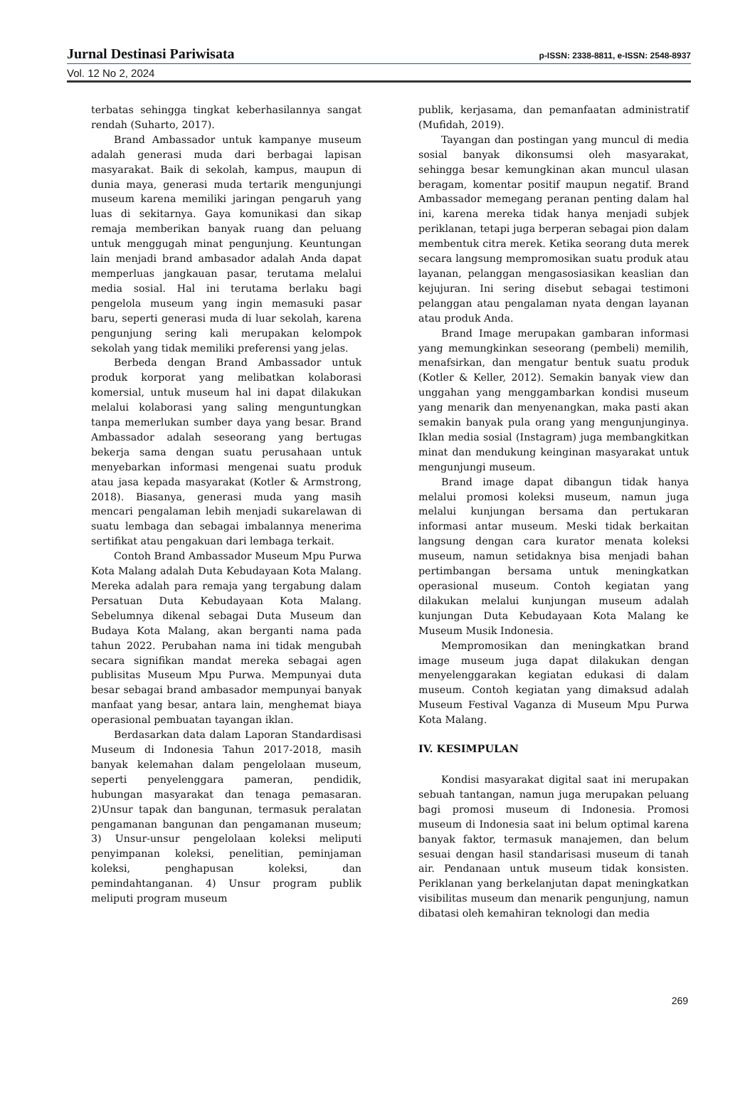Jurnal Destinasi Pariwisata p-ISSN: 2338-8811, e-ISSN: 2548-8937
Vol. 12 No 2, 2024
terbatas sehingga tingkat keberhasilannya sangat rendah (Suharto, 2017).
Brand Ambassador untuk kampanye museum adalah generasi muda dari berbagai lapisan masyarakat. Baik di sekolah, kampus, maupun di dunia maya, generasi muda tertarik mengunjungi museum karena memiliki jaringan pengaruh yang luas di sekitarnya. Gaya komunikasi dan sikap remaja memberikan banyak ruang dan peluang untuk menggugah minat pengunjung. Keuntungan lain menjadi brand ambasador adalah Anda dapat memperluas jangkauan pasar, terutama melalui media sosial. Hal ini terutama berlaku bagi pengelola museum yang ingin memasuki pasar baru, seperti generasi muda di luar sekolah, karena pengunjung sering kali merupakan kelompok sekolah yang tidak memiliki preferensi yang jelas.
Berbeda dengan Brand Ambassador untuk produk korporat yang melibatkan kolaborasi komersial, untuk museum hal ini dapat dilakukan melalui kolaborasi yang saling menguntungkan tanpa memerlukan sumber daya yang besar. Brand Ambassador adalah seseorang yang bertugas bekerja sama dengan suatu perusahaan untuk menyebarkan informasi mengenai suatu produk atau jasa kepada masyarakat (Kotler & Armstrong, 2018). Biasanya, generasi muda yang masih mencari pengalaman lebih menjadi sukarelawan di suatu lembaga dan sebagai imbalannya menerima sertifikat atau pengakuan dari lembaga terkait.
Contoh Brand Ambassador Museum Mpu Purwa Kota Malang adalah Duta Kebudayaan Kota Malang. Mereka adalah para remaja yang tergabung dalam Persatuan Duta Kebudayaan Kota Malang. Sebelumnya dikenal sebagai Duta Museum dan Budaya Kota Malang, akan berganti nama pada tahun 2022. Perubahan nama ini tidak mengubah secara signifikan mandat mereka sebagai agen publisitas Museum Mpu Purwa. Mempunyai duta besar sebagai brand ambasador mempunyai banyak manfaat yang besar, antara lain, menghemat biaya operasional pembuatan tayangan iklan.
Berdasarkan data dalam Laporan Standardisasi Museum di Indonesia Tahun 2017-2018, masih banyak kelemahan dalam pengelolaan museum, seperti penyelenggara pameran, pendidik, hubungan masyarakat dan tenaga pemasaran. 2)Unsur tapak dan bangunan, termasuk peralatan pengamanan bangunan dan pengamanan museum; 3) Unsur-unsur pengelolaan koleksi meliputi penyimpanan koleksi, penelitian, peminjaman koleksi, penghapusan koleksi, dan pemindahtanganan. 4) Unsur program publik meliputi program museum
publik, kerjasama, dan pemanfaatan administratif (Mufidah, 2019).
Tayangan dan postingan yang muncul di media sosial banyak dikonsumsi oleh masyarakat, sehingga besar kemungkinan akan muncul ulasan beragam, komentar positif maupun negatif. Brand Ambassador memegang peranan penting dalam hal ini, karena mereka tidak hanya menjadi subjek periklanan, tetapi juga berperan sebagai pion dalam membentuk citra merek. Ketika seorang duta merek secara langsung mempromosikan suatu produk atau layanan, pelanggan mengasosiasikan keaslian dan kejujuran. Ini sering disebut sebagai testimoni pelanggan atau pengalaman nyata dengan layanan atau produk Anda.
Brand Image merupakan gambaran informasi yang memungkinkan seseorang (pembeli) memilih, menafsirkan, dan mengatur bentuk suatu produk (Kotler & Keller, 2012). Semakin banyak view dan unggahan yang menggambarkan kondisi museum yang menarik dan menyenangkan, maka pasti akan semakin banyak pula orang yang mengunjunginya. Iklan media sosial (Instagram) juga membangkitkan minat dan mendukung keinginan masyarakat untuk mengunjungi museum.
Brand image dapat dibangun tidak hanya melalui promosi koleksi museum, namun juga melalui kunjungan bersama dan pertukaran informasi antar museum. Meski tidak berkaitan langsung dengan cara kurator menata koleksi museum, namun setidaknya bisa menjadi bahan pertimbangan bersama untuk meningkatkan operasional museum. Contoh kegiatan yang dilakukan melalui kunjungan museum adalah kunjungan Duta Kebudayaan Kota Malang ke Museum Musik Indonesia.
Mempromosikan dan meningkatkan brand image museum juga dapat dilakukan dengan menyelenggarakan kegiatan edukasi di dalam museum. Contoh kegiatan yang dimaksud adalah Museum Festival Vaganza di Museum Mpu Purwa Kota Malang.
IV. KESIMPULAN
Kondisi masyarakat digital saat ini merupakan sebuah tantangan, namun juga merupakan peluang bagi promosi museum di Indonesia. Promosi museum di Indonesia saat ini belum optimal karena banyak faktor, termasuk manajemen, dan belum sesuai dengan hasil standarisasi museum di tanah air. Pendanaan untuk museum tidak konsisten. Periklanan yang berkelanjutan dapat meningkatkan visibilitas museum dan menarik pengunjung, namun dibatasi oleh kemahiran teknologi dan media
269